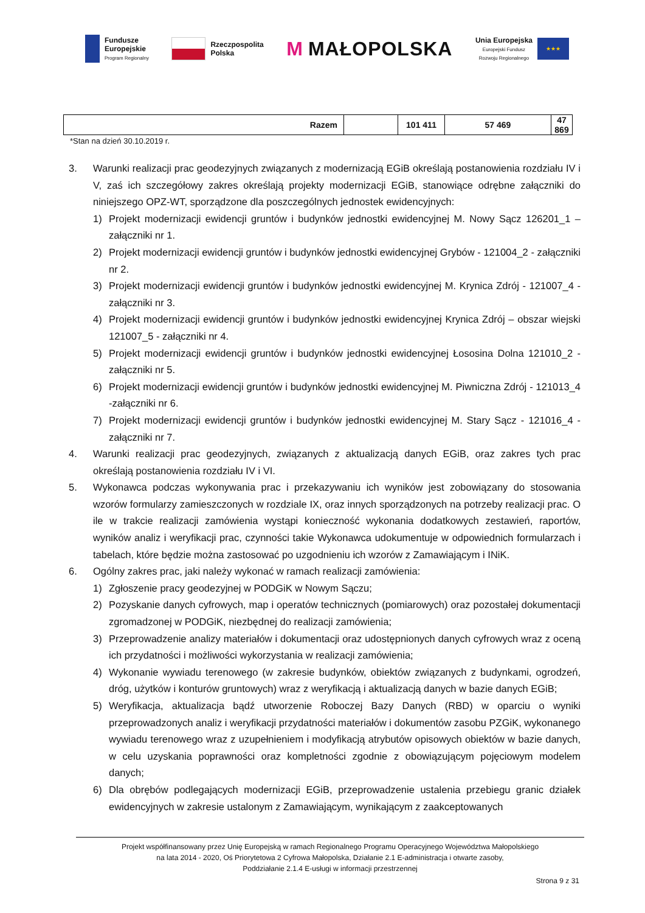Fundusze
Europejskie
Program Regionalny
Rzeczpospolita
Polska
M MAŁOPOLSKA
Unia Europejska
Europejski Fundusz
Rozwoju Regionalnego
★★★
| Razem | | 101 411 | 57 469 | 47 869 |
*Stan na dzień 30.10.2019 r.
3. Warunki realizacji prac geodezyjnych związanych z modernizacją EGiB określają postanowienia rozdziału IV i V, zaś ich szczegółowy zakres określają projekty modernizacji EGiB, stanowiące odrębne załączniki do niniejszego OPZ-WT, sporządzone dla poszczególnych jednostek ewidencyjnych:
1) Projekt modernizacji ewidencji gruntów i budynków jednostki ewidencyjnej M. Nowy Sącz 126201_1 – załączniki nr 1.
2) Projekt modernizacji ewidencji gruntów i budynków jednostki ewidencyjnej Grybów - 121004_2 - załączniki nr 2.
3) Projekt modernizacji ewidencji gruntów i budynków jednostki ewidencyjnej M. Krynica Zdrój - 121007_4 - załączniki nr 3.
4) Projekt modernizacji ewidencji gruntów i budynków jednostki ewidencyjnej Krynica Zdrój – obszar wiejski 121007_5 - załączniki nr 4.
5) Projekt modernizacji ewidencji gruntów i budynków jednostki ewidencyjnej Łososina Dolna 121010_2 - załączniki nr 5.
6) Projekt modernizacji ewidencji gruntów i budynków jednostki ewidencyjnej M. Piwniczna Zdrój - 121013_4 -załączniki nr 6.
7) Projekt modernizacji ewidencji gruntów i budynków jednostki ewidencyjnej M. Stary Sącz - 121016_4 - załączniki nr 7.
4. Warunki realizacji prac geodezyjnych, związanych z aktualizacją danych EGiB, oraz zakres tych prac określają postanowienia rozdziału IV i VI.
5. Wykonawca podczas wykonywania prac i przekazywaniu ich wyników jest zobowiązany do stosowania wzorów formularzy zamieszczonych w rozdziale IX, oraz innych sporządzonych na potrzeby realizacji prac. O ile w trakcie realizacji zamówienia wystąpi konieczność wykonania dodatkowych zestawień, raportów, wyników analiz i weryfikacji prac, czynności takie Wykonawca udokumentuje w odpowiednich formularzach i tabelach, które będzie można zastosować po uzgodnieniu ich wzorów z Zamawiającym i INiK.
6. Ogólny zakres prac, jaki należy wykonać w ramach realizacji zamówienia:
1) Zgłoszenie pracy geodezyjnej w PODGiK w Nowym Sączu;
2) Pozyskanie danych cyfrowych, map i operatów technicznych (pomiarowych) oraz pozostałej dokumentacji zgromadzonej w PODGiK, niezbędnej do realizacji zamówienia;
3) Przeprowadzenie analizy materiałów i dokumentacji oraz udostępnionych danych cyfrowych wraz z oceną ich przydatności i możliwości wykorzystania w realizacji zamówienia;
4) Wykonanie wywiadu terenowego (w zakresie budynków, obiektów związanych z budynkami, ogrodzeń, dróg, użytków i konturów gruntowych) wraz z weryfikacją i aktualizacją danych w bazie danych EGiB;
5) Weryfikacja, aktualizacja bądź utworzenie Roboczej Bazy Danych (RBD) w oparciu o wyniki przeprowadzonych analiz i weryfikacji przydatności materiałów i dokumentów zasobu PZGiK, wykonanego wywiadu terenowego wraz z uzupełnieniem i modyfikacją atrybutów opisowych obiektów w bazie danych, w celu uzyskania poprawności oraz kompletności zgodnie z obowiązującym pojęciowym modelem danych;
6) Dla obrębów podlegających modernizacji EGiB, przeprowadzenie ustalenia przebiegu granic działek ewidencyjnych w zakresie ustalonym z Zamawiającym, wynikającym z zaakceptowanych
Projekt współfinansowany przez Unię Europejską w ramach Regionalnego Programu Operacyjnego Województwa Małopolskiego
na lata 2014 - 2020, Oś Priorytetowa 2 Cyfrowa Małopolska, Działanie 2.1 E-administracja i otwarte zasoby,
Poddziałanie 2.1.4 E-usługi w informacji przestrzennej
Strona 9 z 31